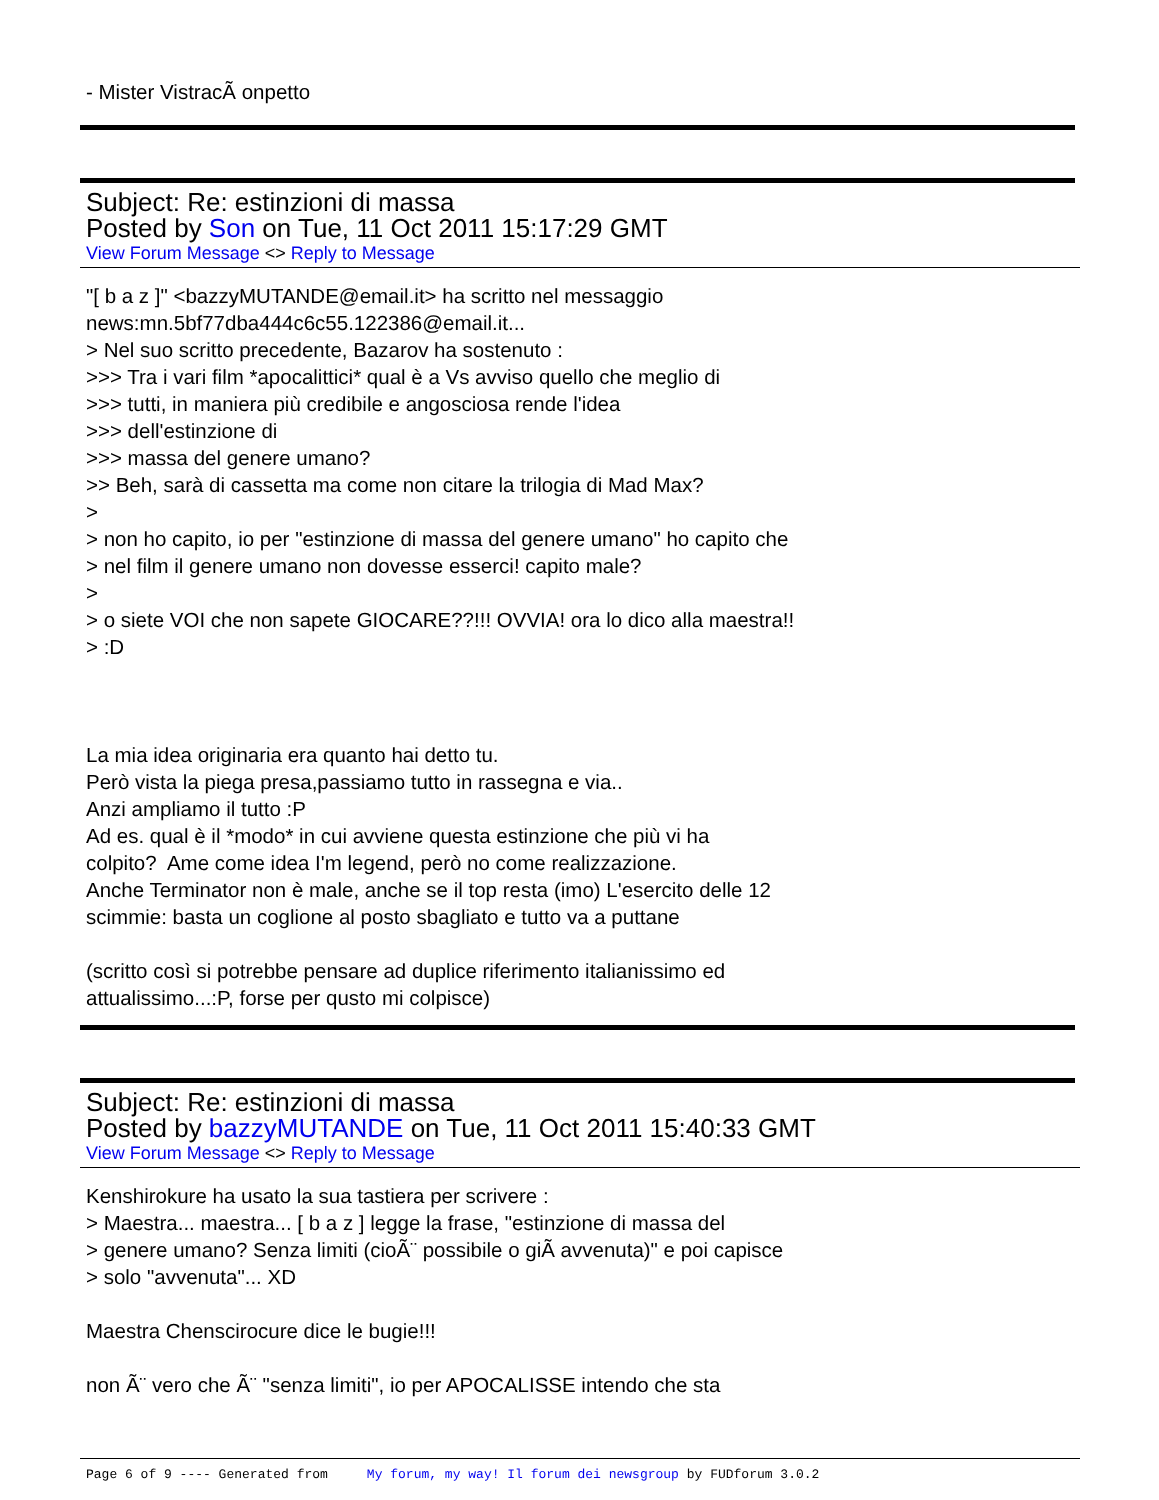- Mister VistracÃ onpetto
Subject: Re: estinzioni di massa
Posted by Son on Tue, 11 Oct 2011 15:17:29 GMT
View Forum Message <> Reply to Message
"[ b a z ]" <bazzyMUTANDE@email.it> ha scritto nel messaggio
news:mn.5bf77dba444c6c55.122386@email.it...
> Nel suo scritto precedente, Bazarov ha sostenuto :
>>> Tra i vari film *apocalittici* qual è a Vs avviso quello che meglio di
>>> tutti, in maniera più credibile e angosciosa rende l'idea
>>> dell'estinzione di
>>> massa del genere umano?
>> Beh, sarà di cassetta ma come non citare la trilogia di Mad Max?
>
> non ho capito, io per "estinzione di massa del genere umano" ho capito che
> nel film il genere umano non dovesse esserci! capito male?
>
> o siete VOI che non sapete GIOCARE??!!! OVVIA! ora lo dico alla maestra!!
> :D
La mia idea originaria era quanto hai detto tu.
Però vista la piega presa,passiamo tutto in rassegna e via..
Anzi ampliamo il tutto :P
Ad es. qual è il *modo* in cui avviene questa estinzione che più vi ha
colpito? Ame come idea I'm legend, però no come realizzazione.
Anche Terminator non è male, anche se il top resta (imo) L'esercito delle 12
scimmie: basta un coglione al posto sbagliato e tutto va a puttane
(scritto così si potrebbe pensare ad duplice riferimento italianissimo ed
attualissimo...:P, forse per qusto mi colpisce)
Subject: Re: estinzioni di massa
Posted by bazzyMUTANDE on Tue, 11 Oct 2011 15:40:33 GMT
View Forum Message <> Reply to Message
Kenshirokure ha usato la sua tastiera per scrivere :
> Maestra... maestra... [ b a z ] legge la frase, "estinzione di massa del
> genere umano? Senza limiti (cioÃ¨ possibile o giÃ avvenuta)" e poi capisce
> solo "avvenuta"... XD
Maestra Chenscirocure dice le bugie!!!
non Ã¨ vero che Ã¨ "senza limiti", io per APOCALISSE intendo che sta
Page 6 of 9 ---- Generated from My forum, my way! Il forum dei newsgroup by FUDforum 3.0.2